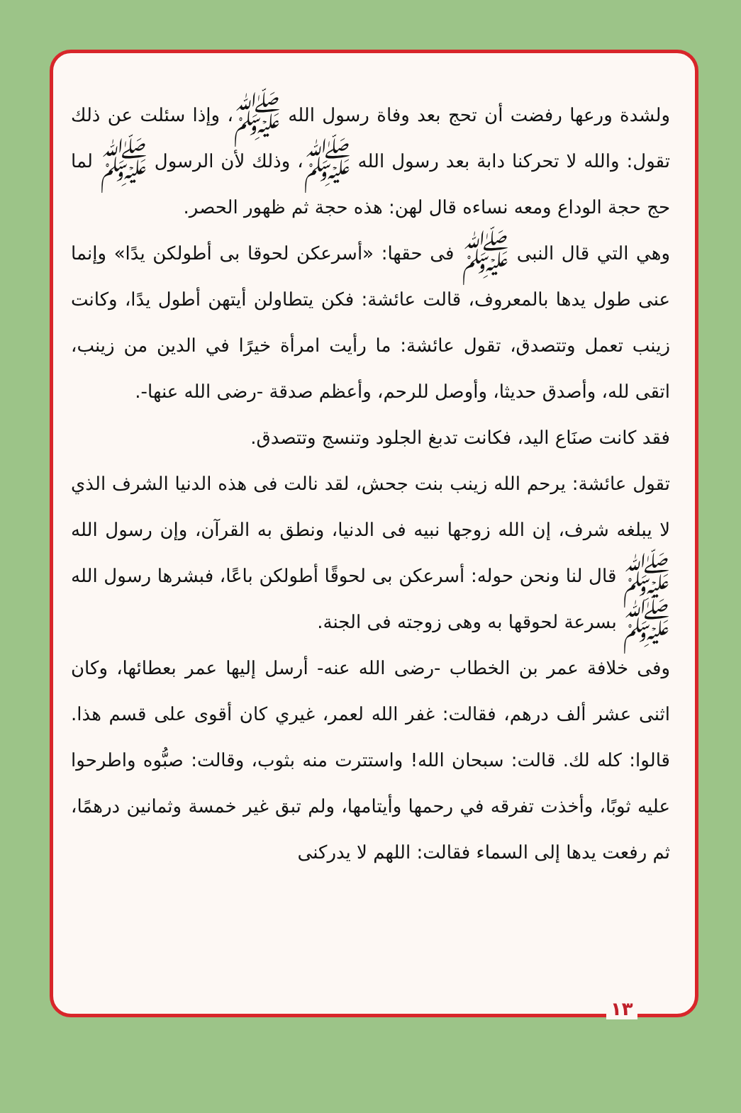ولشدة ورعها رفضت أن تحج بعد وفاة رسول الله ﷺ، وإذا سئلت عن ذلك تقول: والله لا تحركنا دابة بعد رسول الله ﷺ، وذلك لأن الرسول ﷺ لما حج حجة الوداع ومعه نساءه قال لهن: هذه حجة ثم ظهور الحصر.
وهي التي قال النبى ﷺ فى حقها: «أسرعكن لحوقا بى أطولكن يدًا» وإنما عنى طول يدها بالمعروف، قالت عائشة: فكن يتطاولن أيتهن أطول يدًا، وكانت زينب تعمل وتتصدق، تقول عائشة: ما رأيت امرأة خيرًا في الدين من زينب، اتقى لله، وأصدق حديثا، وأوصل للرحم، وأعظم صدقة -رضى الله عنها-.
فقد كانت صنَاع اليد، فكانت تدبغ الجلود وتنسج وتتصدق.
تقول عائشة: يرحم الله زينب بنت جحش، لقد نالت فى هذه الدنيا الشرف الذي لا يبلغه شرف، إن الله زوجها نبيه فى الدنيا، ونطق به القرآن، وإن رسول الله ﷺ قال لنا ونحن حوله: أسرعكن بى لحوقًا أطولكن باعًا، فبشرها رسول الله ﷺ بسرعة لحوقها به وهى زوجته فى الجنة.
وفى خلافة عمر بن الخطاب -رضى الله عنه- أرسل إليها عمر بعطائها، وكان اثنى عشر ألف درهم، فقالت: غفر الله لعمر، غيري كان أقوى على قسم هذا. قالوا: كله لك. قالت: سبحان الله! واستترت منه بثوب، وقالت: صبُّوه واطرحوا عليه ثوبًا، وأخذت تفرقه في رحمها وأيتامها، ولم تبق غير خمسة وثمانين درهمًا، ثم رفعت يدها إلى السماء فقالت: اللهم لا يدركنى
١٣